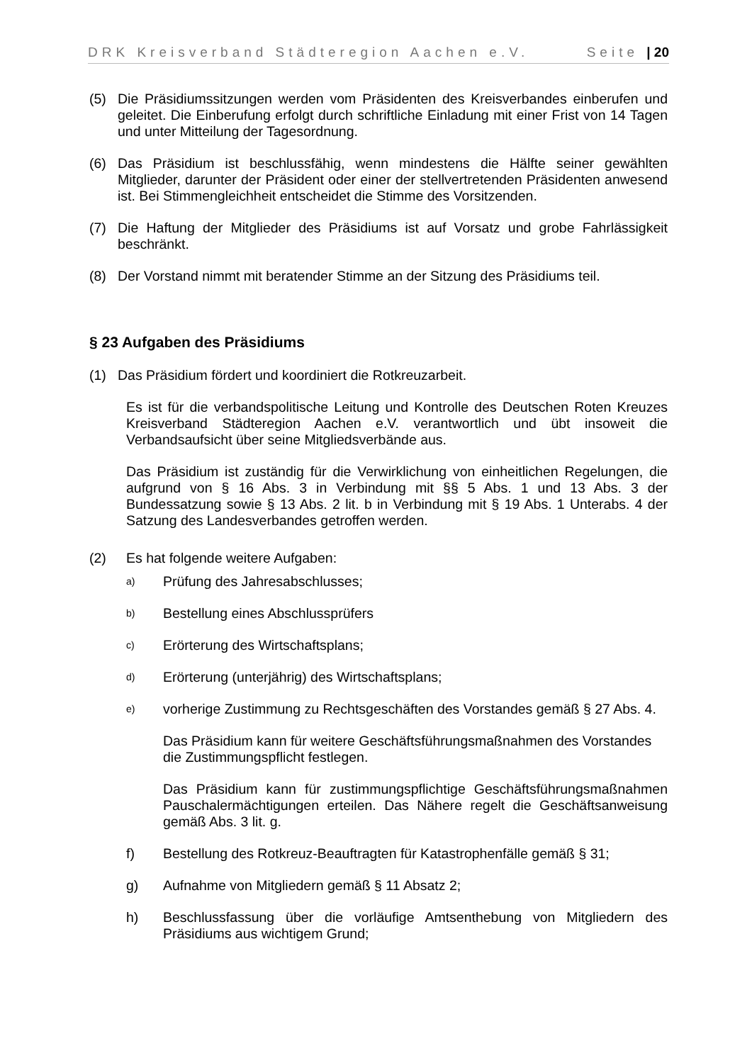DRK Kreisverband Städteregion Aachen e.V. Seite | 20
(5) Die Präsidiumssitzungen werden vom Präsidenten des Kreisverbandes einberufen und geleitet. Die Einberufung erfolgt durch schriftliche Einladung mit einer Frist von 14 Tagen und unter Mitteilung der Tagesordnung.
(6) Das Präsidium ist beschlussfähig, wenn mindestens die Hälfte seiner gewählten Mitglieder, darunter der Präsident oder einer der stellvertretenden Präsidenten anwesend ist. Bei Stimmengleichheit entscheidet die Stimme des Vorsitzenden.
(7) Die Haftung der Mitglieder des Präsidiums ist auf Vorsatz und grobe Fahrlässigkeit beschränkt.
(8) Der Vorstand nimmt mit beratender Stimme an der Sitzung des Präsidiums teil.
§ 23 Aufgaben des Präsidiums
(1) Das Präsidium fördert und koordiniert die Rotkreuzarbeit.
Es ist für die verbandspolitische Leitung und Kontrolle des Deutschen Roten Kreuzes Kreisverband Städteregion Aachen e.V. verantwortlich und übt insoweit die Verbandsaufsicht über seine Mitgliedsverbände aus.
Das Präsidium ist zuständig für die Verwirklichung von einheitlichen Regelungen, die aufgrund von § 16 Abs. 3 in Verbindung mit §§ 5 Abs. 1 und 13 Abs. 3 der Bundessatzung sowie § 13 Abs. 2 lit. b in Verbindung mit § 19 Abs. 1 Unterabs. 4 der Satzung des Landesverbandes getroffen werden.
(2) Es hat folgende weitere Aufgaben:
a) Prüfung des Jahresabschlusses;
b) Bestellung eines Abschlussprüfers
c) Erörterung des Wirtschaftsplans;
d) Erörterung (unterjährig) des Wirtschaftsplans;
e) vorherige Zustimmung zu Rechtsgeschäften des Vorstandes gemäß § 27 Abs. 4.
Das Präsidium kann für weitere Geschäftsführungsmaßnahmen des Vorstandes die Zustimmungspflicht festlegen.
Das Präsidium kann für zustimmungspflichtige Geschäftsführungsmaßnahmen Pauschalermächtigungen erteilen. Das Nähere regelt die Geschäftsanweisung gemäß Abs. 3 lit. g.
f) Bestellung des Rotkreuz-Beauftragten für Katastrophenfälle gemäß § 31;
g) Aufnahme von Mitgliedern gemäß § 11 Absatz 2;
h) Beschlussfassung über die vorläufige Amtsenthebung von Mitgliedern des Präsidiums aus wichtigem Grund;